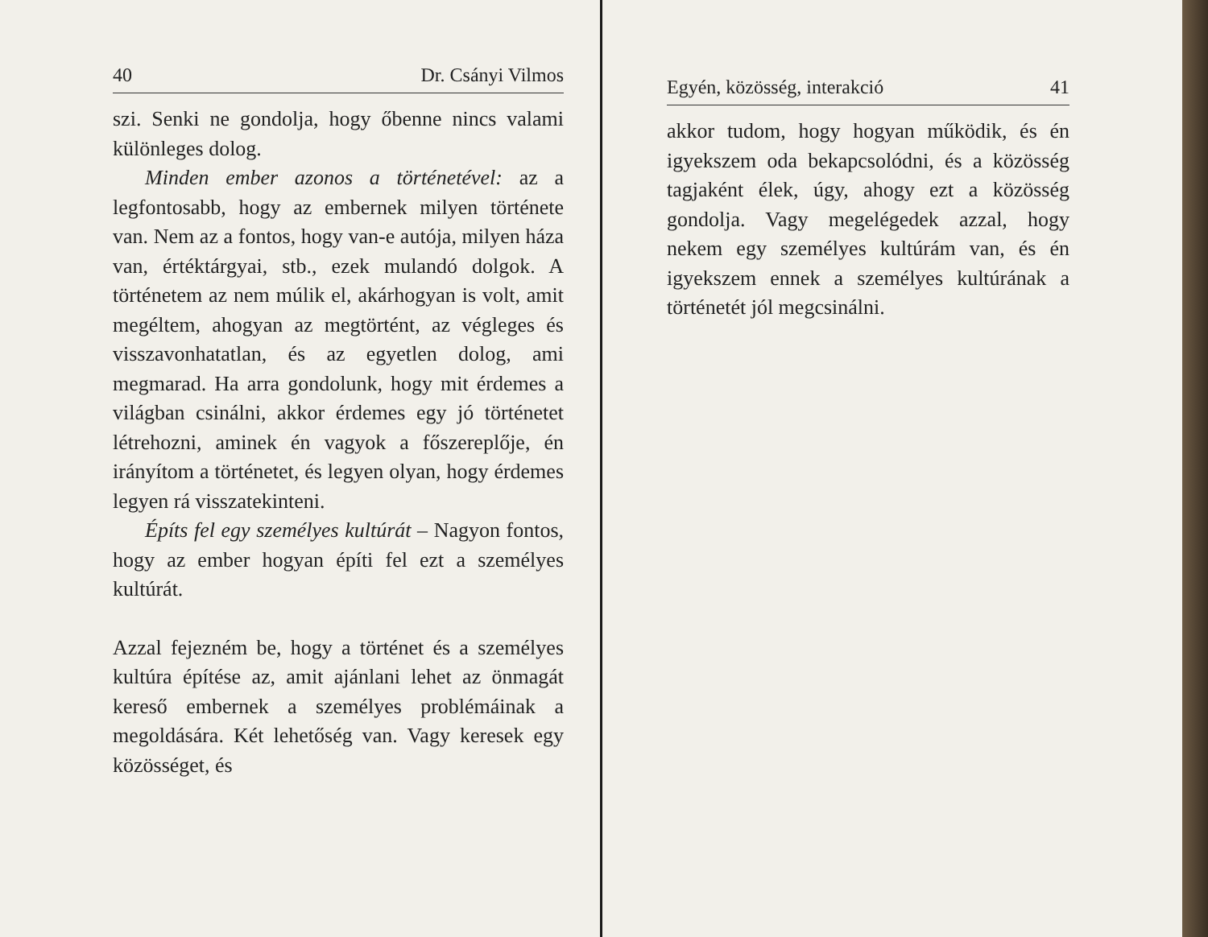40 Dr. Csányi Vilmos
szi. Senki ne gondolja, hogy őbenne nincs valami különleges dolog.
Minden ember azonos a történetével: az a legfontosabb, hogy az embernek milyen története van. Nem az a fontos, hogy van-e autója, milyen háza van, értéktárgyai, stb., ezek mulandó dolgok. A történetem az nem múlik el, akárhogyan is volt, amit megéltem, ahogyan az megtörtént, az végleges és visszavonhatatlan, és az egyetlen dolog, ami megmarad. Ha arra gondolunk, hogy mit érdemes a világban csinálni, akkor érdemes egy jó történetet létrehozni, aminek én vagyok a főszereplője, én irányítom a történetet, és legyen olyan, hogy érdemes legyen rá visszatekinteni.
Építs fel egy személyes kultúrát – Nagyon fontos, hogy az ember hogyan építi fel ezt a személyes kultúrát.
Azzal fejezném be, hogy a történet és a személyes kultúra építése az, amit ajánlani lehet az önmagát kereső embernek a személyes problémáinak a megoldására. Két lehetőség van. Vagy keresek egy közösséget, és
Egyén, közösség, interakció 41
akkor tudom, hogy hogyan működik, és én igyekszem oda bekapcsolódni, és a közösség tagjaként élek, úgy, ahogy ezt a közösség gondolja. Vagy megelégedek azzal, hogy nekem egy személyes kultúrám van, és én igyekszem ennek a személyes kultúrának a történetét jól megcsinálni.